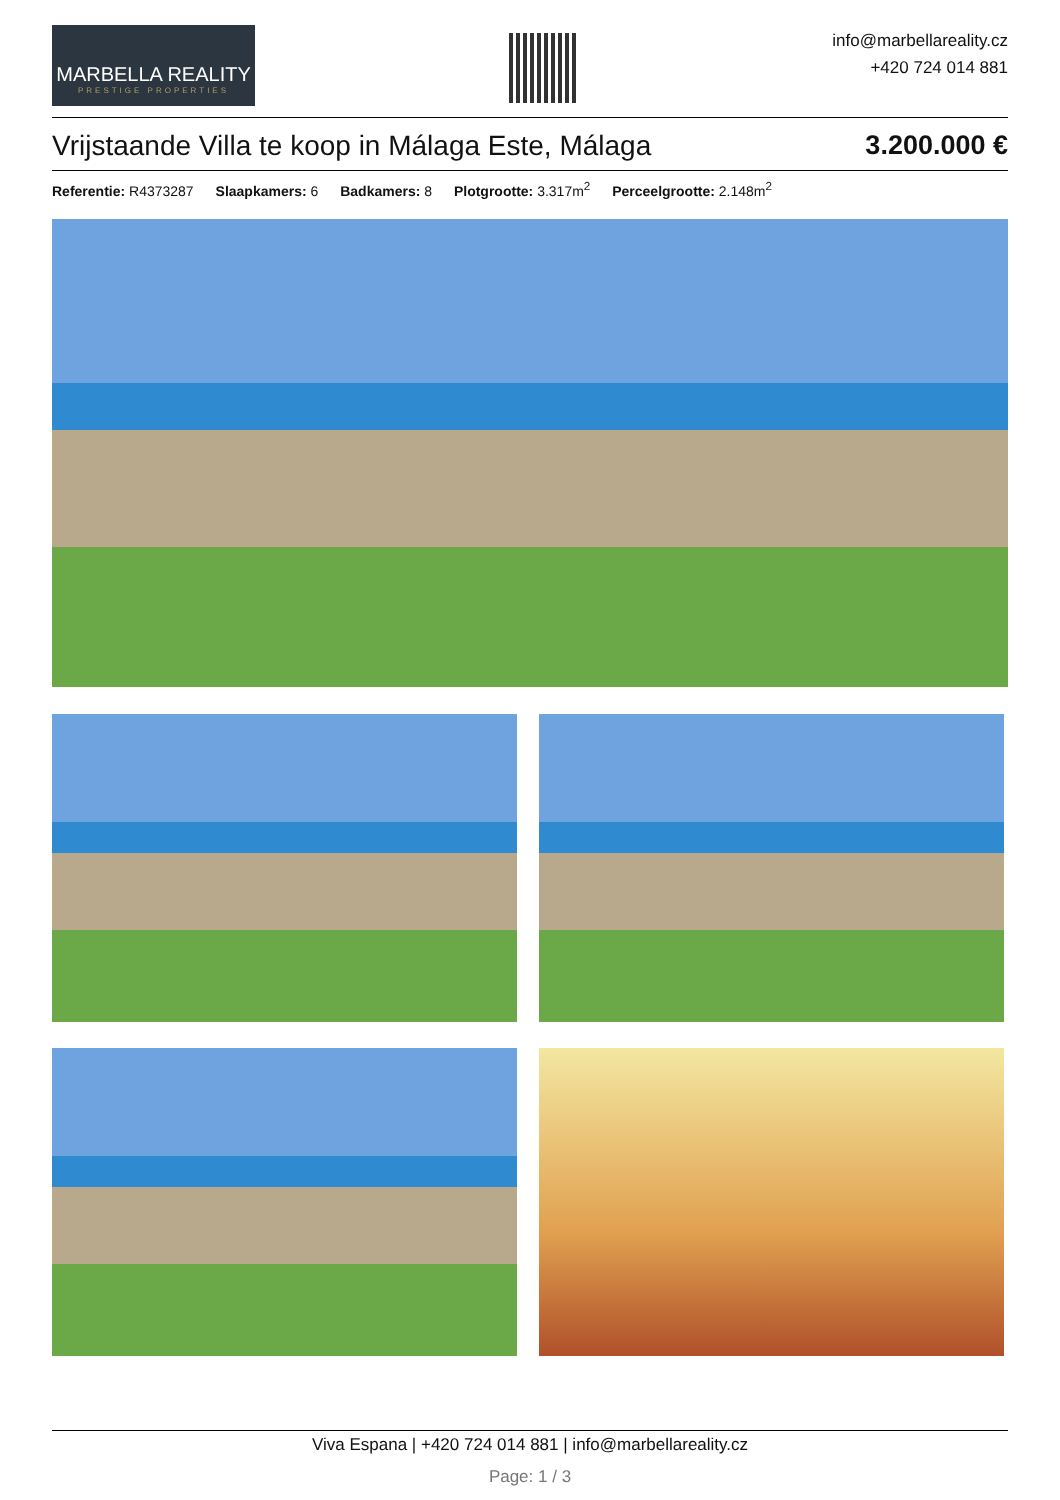MARBELLA REALITY
PRESTIGE PROPERTIES
info@marbellareality.cz
+420 724 014 881
Vrijstaande Villa te koop in Málaga Este, Málaga 3.200.000 €
Referentie: R4373287 Slaapkamers: 6 Badkamers: 8 Plotgrootte: 3.317m<sup>2</sup> Perceelgrootte: 2.148m<sup>2</sup>
Viva Espana | +420 724 014 881 | info@marbellareality.cz
Page: 1 / 3